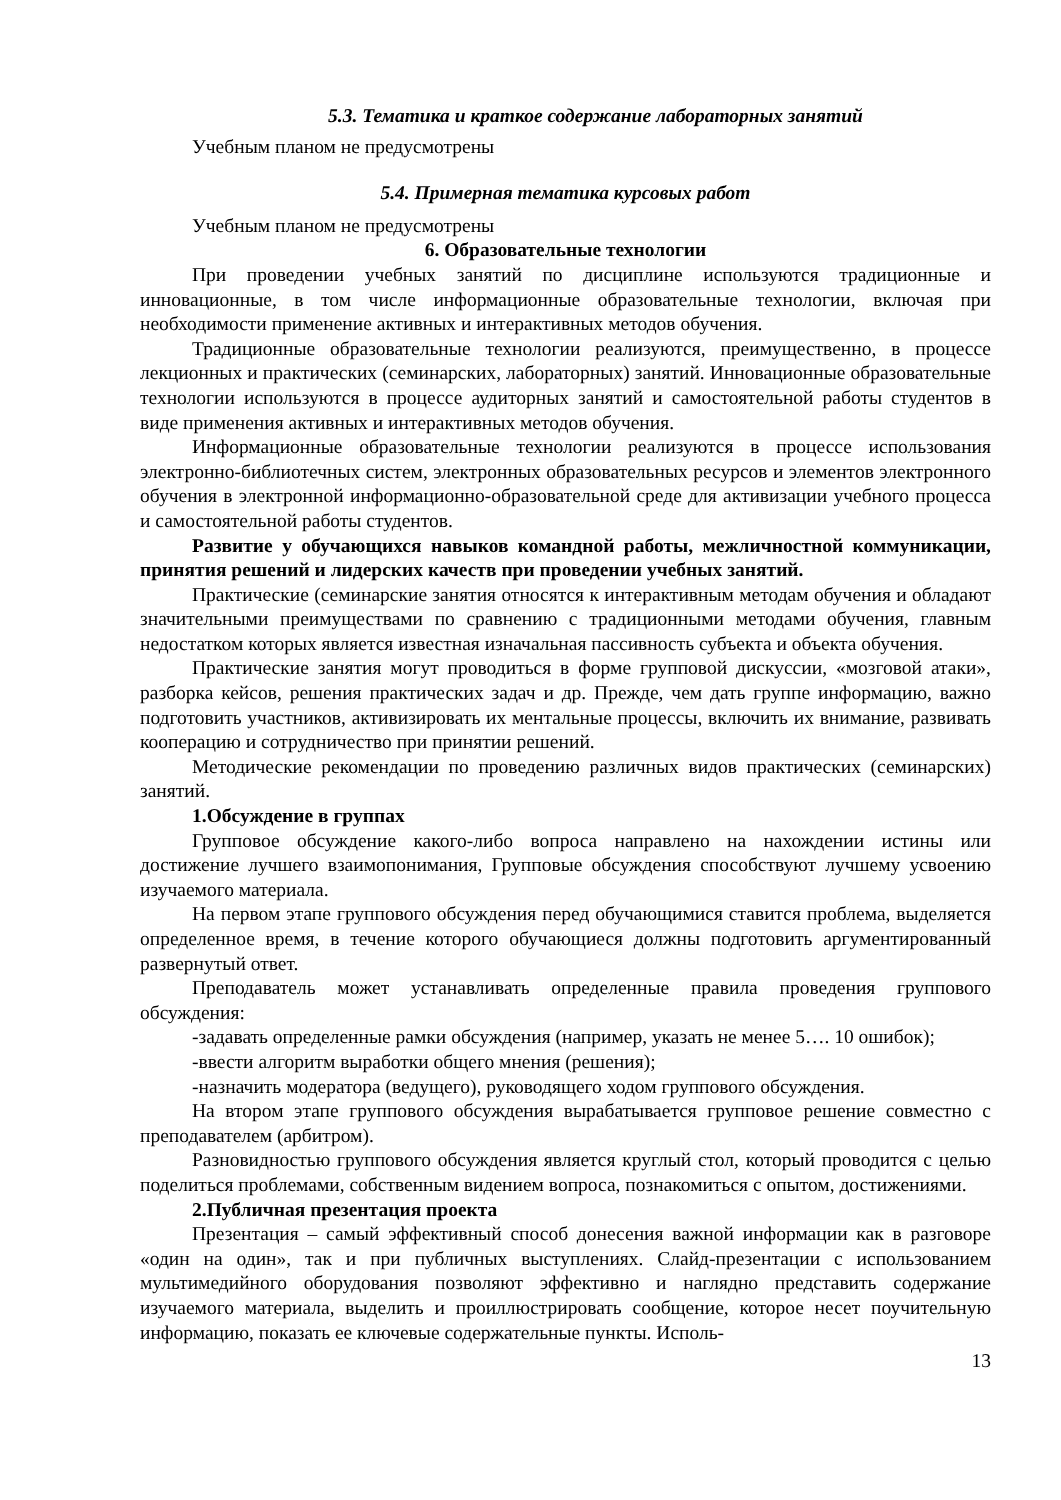5.3. Тематика и краткое содержание лабораторных занятий
Учебным планом не предусмотрены
5.4. Примерная тематика курсовых работ
Учебным планом не предусмотрены
6. Образовательные технологии
При проведении учебных занятий по дисциплине используются традиционные и инновационные, в том числе информационные образовательные технологии, включая при необходимости применение активных и интерактивных методов обучения.
Традиционные образовательные технологии реализуются, преимущественно, в процессе лекционных и практических (семинарских, лабораторных) занятий. Инновационные образовательные технологии используются в процессе аудиторных занятий и самостоятельной работы студентов в виде применения активных и интерактивных методов обучения.
Информационные образовательные технологии реализуются в процессе использования электронно-библиотечных систем, электронных образовательных ресурсов и элементов электронного обучения в электронной информационно-образовательной среде для активизации учебного процесса и самостоятельной работы студентов.
Развитие у обучающихся навыков командной работы, межличностной коммуникации, принятия решений и лидерских качеств при проведении учебных занятий.
Практические (семинарские занятия относятся к интерактивным методам обучения и обладают значительными преимуществами по сравнению с традиционными методами обучения, главным недостатком которых является известная изначальная пассивность субъекта и объекта обучения.
Практические занятия могут проводиться в форме групповой дискуссии, «мозговой атаки», разборка кейсов, решения практических задач и др. Прежде, чем дать группе информацию, важно подготовить участников, активизировать их ментальные процессы, включить их внимание, развивать кооперацию и сотрудничество при принятии решений.
Методические рекомендации по проведению различных видов практических (семинарских) занятий.
1.Обсуждение в группах
Групповое обсуждение какого-либо вопроса направлено на нахождении истины или достижение лучшего взаимопонимания, Групповые обсуждения способствуют лучшему усвоению изучаемого материала.
На первом этапе группового обсуждения перед обучающимися ставится проблема, выделяется определенное время, в течение которого обучающиеся должны подготовить аргументированный развернутый ответ.
Преподаватель может устанавливать определенные правила проведения группового обсуждения:
-задавать определенные рамки обсуждения (например, указать не менее 5…. 10 ошибок);
-ввести алгоритм выработки общего мнения (решения);
-назначить модератора (ведущего), руководящего ходом группового обсуждения.
На втором этапе группового обсуждения вырабатывается групповое решение совместно с преподавателем (арбитром).
Разновидностью группового обсуждения является круглый стол, который проводится с целью поделиться проблемами, собственным видением вопроса, познакомиться с опытом, достижениями.
2.Публичная презентация проекта
Презентация – самый эффективный способ донесения важной информации как в разговоре «один на один», так и при публичных выступлениях. Слайд-презентации с использованием мультимедийного оборудования позволяют эффективно и наглядно представить содержание изучаемого материала, выделить и проиллюстрировать сообщение, которое несет поучительную информацию, показать ее ключевые содержательные пункты. Исполь-
13